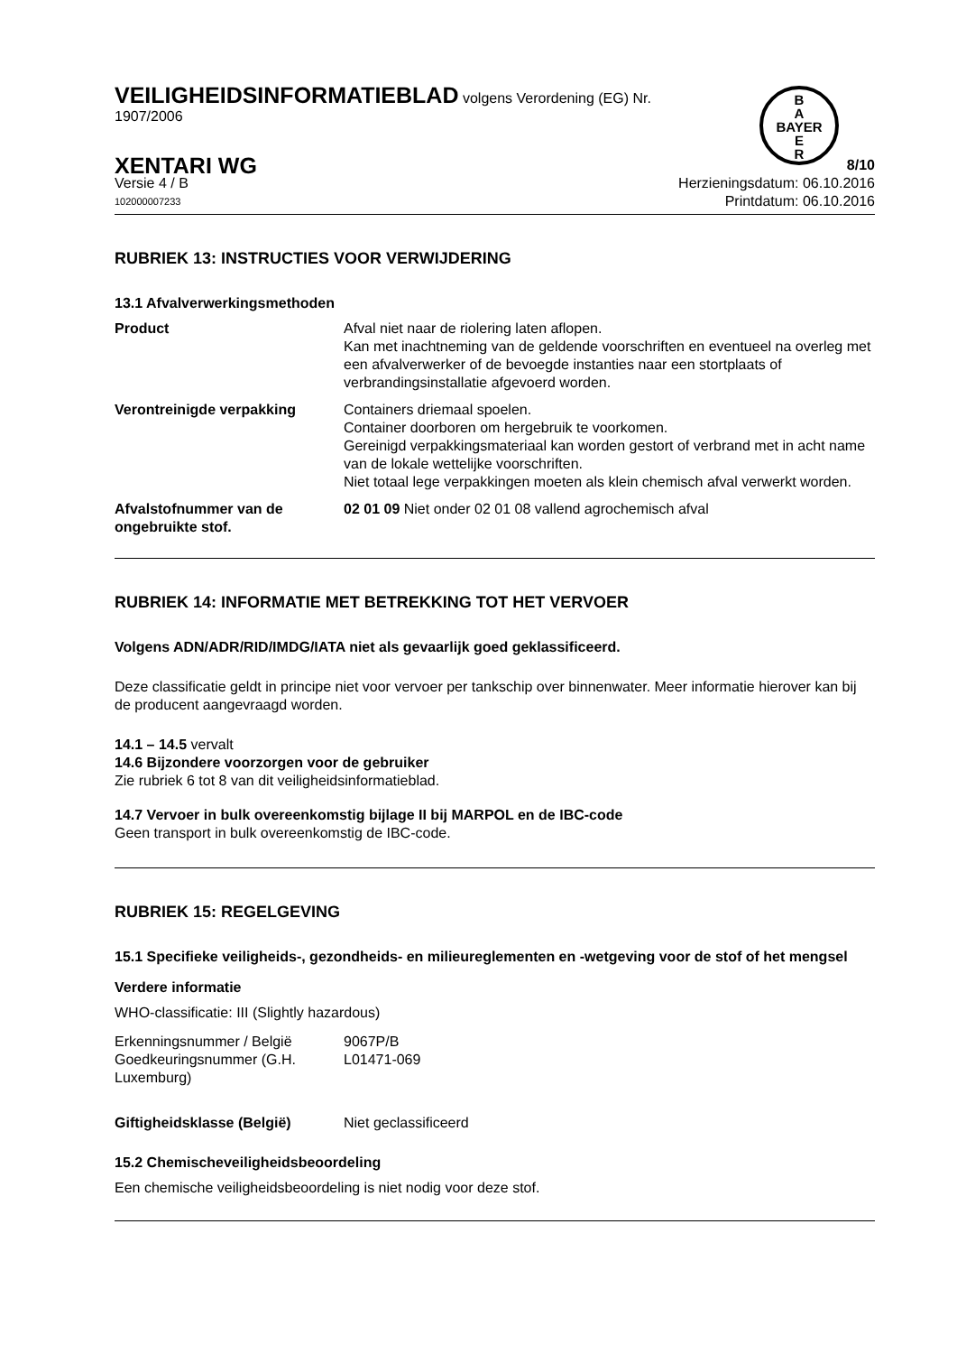B
A
BAYER
E
R
VEILIGHEIDSINFORMATIEBLAD volgens Verordening (EG) Nr.
1907/2006
XENTARI WG 8/10
Versie 4 / B Herzieningsdatum: 06.10.2016
102000007233 Printdatum: 06.10.2016
RUBRIEK 13: INSTRUCTIES VOOR VERWIJDERING
13.1 Afvalverwerkingsmethoden
| Product | Afval niet naar de riolering laten aflopen. Kan met inachtneming van de geldende voorschriften en eventueel na overleg met een afvalverwerker of de bevoegde instanties naar een stortplaats of verbrandingsinstallatie afgevoerd worden. |
| Verontreinigde verpakking | Containers driemaal spoelen. Container doorboren om hergebruik te voorkomen. Gereinigd verpakkingsmateriaal kan worden gestort of verbrand met in acht name van de lokale wettelijke voorschriften. Niet totaal lege verpakkingen moeten als klein chemisch afval verwerkt worden. |
| Afvalstofnummer van de ongebruikte stof. | 02 01 09 Niet onder 02 01 08 vallend agrochemisch afval |
RUBRIEK 14: INFORMATIE MET BETREKKING TOT HET VERVOER
Volgens ADN/ADR/RID/IMDG/IATA niet als gevaarlijk goed geklassificeerd.
Deze classificatie geldt in principe niet voor vervoer per tankschip over binnenwater. Meer informatie hierover kan bij de producent aangevraagd worden.
14.1 – 14.5 vervalt
14.6 Bijzondere voorzorgen voor de gebruiker
Zie rubriek 6 tot 8 van dit veiligheidsinformatieblad.
14.7 Vervoer in bulk overeenkomstig bijlage II bij MARPOL en de IBC-code
Geen transport in bulk overeenkomstig de IBC-code.
RUBRIEK 15: REGELGEVING
15.1 Specifieke veiligheids-, gezondheids- en milieureglementen en -wetgeving voor de stof of het mengsel
Verdere informatie
WHO-classificatie: III (Slightly hazardous)
| Erkenningsnummer / België | 9067P/B |
| Goedkeuringsnummer (G.H. Luxemburg) | L01471-069 |
| Giftigheidsklasse (België) | Niet geclassificeerd |
15.2 Chemischeveiligheidsbeoordeling
Een chemische veiligheidsbeoordeling is niet nodig voor deze stof.